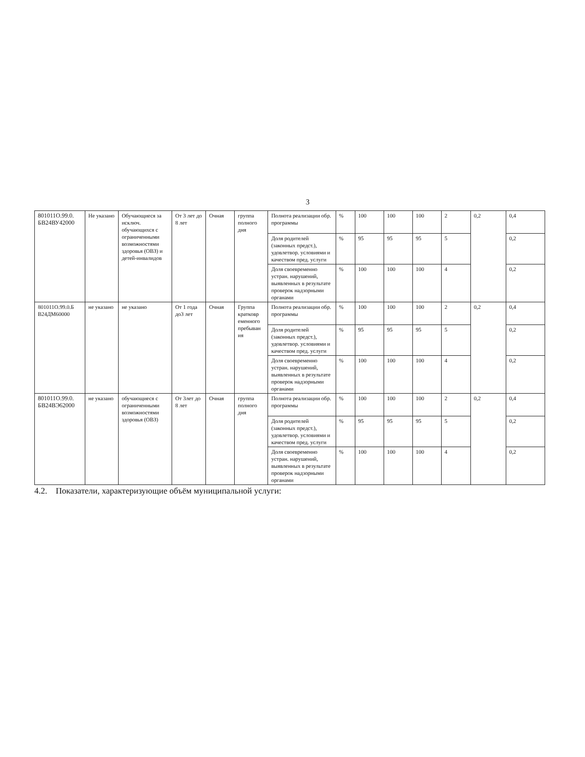3
| 801011О.99.0. БВ24ВУ42000 | Не указано | Обучающиеся за исключ. обучающихся с ограниченными возможностями здоровья (ОВЗ) и детей-инвалидов | От 3 лет до 8 лет | Очная | группа полного дня | Полнота реализации обр. программы | % | 100 | 100 | 100 | 2 | 0,2 | 0,4 |
| | | | | | | Доля родителей (законных предст.), удовлетвор. условиями и качеством пред. услуги | % | 95 | 95 | 95 | 5 | | 0,2 |
| | | | | | | Доля своевременно устран. нарушений, выявленных в результате проверок надзорными органами | % | 100 | 100 | 100 | 4 | | 0,2 |
| 801011О.99.0.Б В24ДМ60000 | не указано | не указано | От 1 года до3 лет | Очная | Группа кратковр еменного пребыван ия | Полнота реализации обр. программы | % | 100 | 100 | 100 | 2 | 0,2 | 0,4 |
| | | | | | | Доля родителей (законных предст.), удовлетвор. условиями и качеством пред. услуги | % | 95 | 95 | 95 | 5 | | 0,2 |
| | | | | | | Доля своевременно устран. нарушений, выявленных в результате проверок надзорными органами | % | 100 | 100 | 100 | 4 | | 0,2 |
| 801011О.99.0. БВ24ВЭ62000 | не указано | обучающиеся с ограниченными возможностями здоровья (ОВЗ) | От 3лет до 8 лет | Очная | группа полного дня | Полнота реализации обр. программы | % | 100 | 100 | 100 | 2 | 0,2 | 0,4 |
| | | | | | | Доля родителей (законных предст.), удовлетвор. условиями и качеством пред. услуги | % | 95 | 95 | 95 | 5 | | 0,2 |
| | | | | | | Доля своевременно устран. нарушений, выявленных в результате проверок надзорными органами | % | 100 | 100 | 100 | 4 | | 0,2 |
4.2. Показатели, характеризующие объём муниципальной услуги: